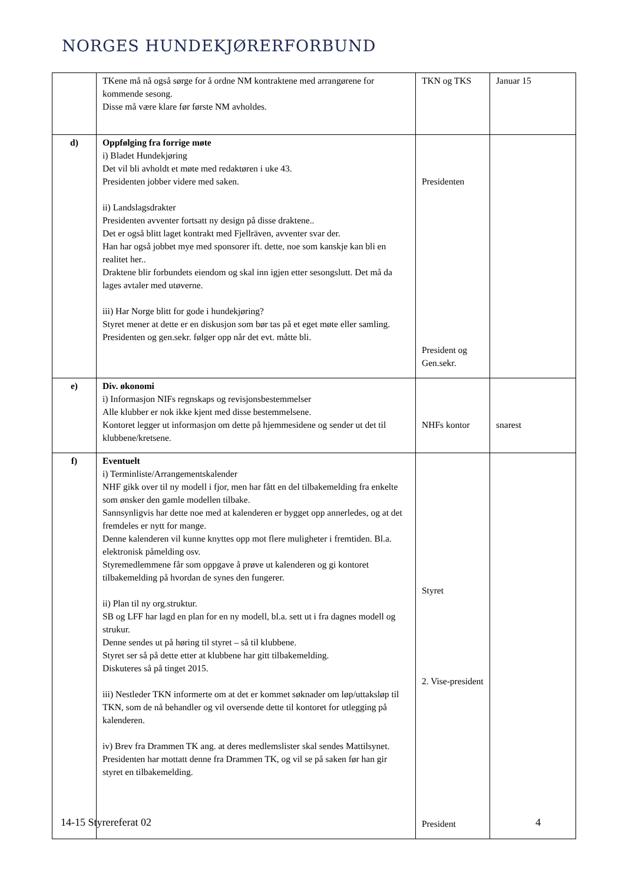NORGES HUNDEKJØRERFORBUND
| | TKene må nå også sørge for å ordne NM kontraktene med arrangørene for kommende sesong. Disse må være klare før første NM avholdes. | TKN og TKS | Januar 15 |
| d) | Oppfølging fra forrige møte i) Bladet Hundekjøring Det vil bli avholdt et møte med redaktøren i uke 43. Presidenten jobber videre med saken. ii) Landslagsdrakter Presidenten avventer fortsatt ny design på disse draktene.. Det er også blitt laget kontrakt med Fjellräven, avventer svar der. Han har også jobbet mye med sponsorer ift. dette, noe som kanskje kan bli en realitet her.. Draktene blir forbundets eiendom og skal inn igjen etter sesongslutt. Det må da lages avtaler med utøverne. iii) Har Norge blitt for gode i hundekjøring? Styret mener at dette er en diskusjon som bør tas på et eget møte eller samling. Presidenten og gen.sekr. følger opp når det evt. måtte bli. | Presidenten President og Gen.sekr. | |
| e) | Div. økonomi i) Informasjon NIFs regnskaps og revisjonsbestemmelser Alle klubber er nok ikke kjent med disse bestemmelsene. Kontoret legger ut informasjon om dette på hjemmesidene og sender ut det til klubbene/kretsene. | NHFs kontor | snarest |
| f) | Eventuelt i) Terminliste/Arrangementskalender NHF gikk over til ny modell i fjor, men har fått en del tilbakemelding fra enkelte som ønsker den gamle modellen tilbake. Sannsynligvis har dette noe med at kalenderen er bygget opp annerledes, og at det fremdeles er nytt for mange. Denne kalenderen vil kunne knyttes opp mot flere muligheter i fremtiden. Bl.a. elektronisk påmelding osv. Styremedlemmene får som oppgave å prøve ut kalenderen og gi kontoret tilbakemelding på hvordan de synes den fungerer. ii) Plan til ny org.struktur. SB og LFF har lagd en plan for en ny modell, bl.a. sett ut i fra dagnes modell og strukur. Denne sendes ut på høring til styret – så til klubbene. Styret ser så på dette etter at klubbene har gitt tilbakemelding. Diskuteres så på tinget 2015. iii) Nestleder TKN informerte om at det er kommet søknader om løp/uttaksløp til TKN, som de nå behandler og vil oversende dette til kontoret for utlegging på kalenderen. iv) Brev fra Drammen TK ang. at deres medlemslister skal sendes Mattilsynet. Presidenten har mottatt denne fra Drammen TK, og vil se på saken før han gir styret en tilbakemelding. | Styret 2. Vise-president President | |
14-15 Styrereferat 02 4